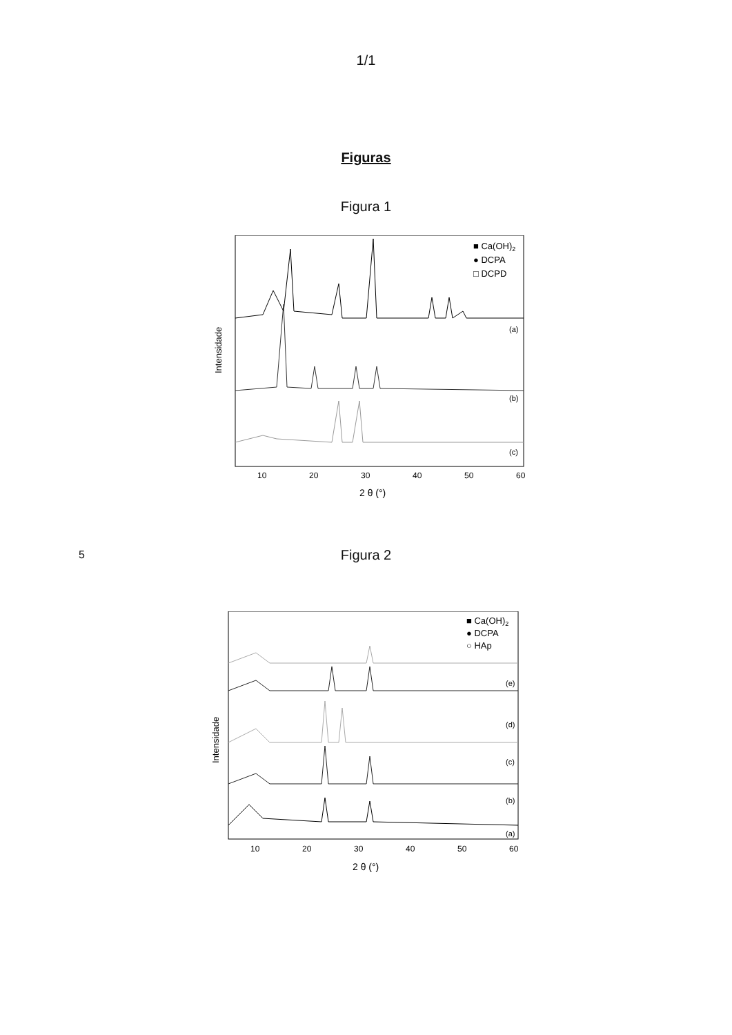1/1
Figuras
Figura 1
Intensidade
■ Ca(OH)2
● DCPA
□ DCPD
(a)
(b)
(c)
10
20
30
40
50
60
2 θ (°)
5
Figura 2
Intensidade
■ Ca(OH)2
● DCPA
○ HAp
(e)
(d)
(c)
(b)
(a)
10
20
30
40
50
60
2 θ (°)